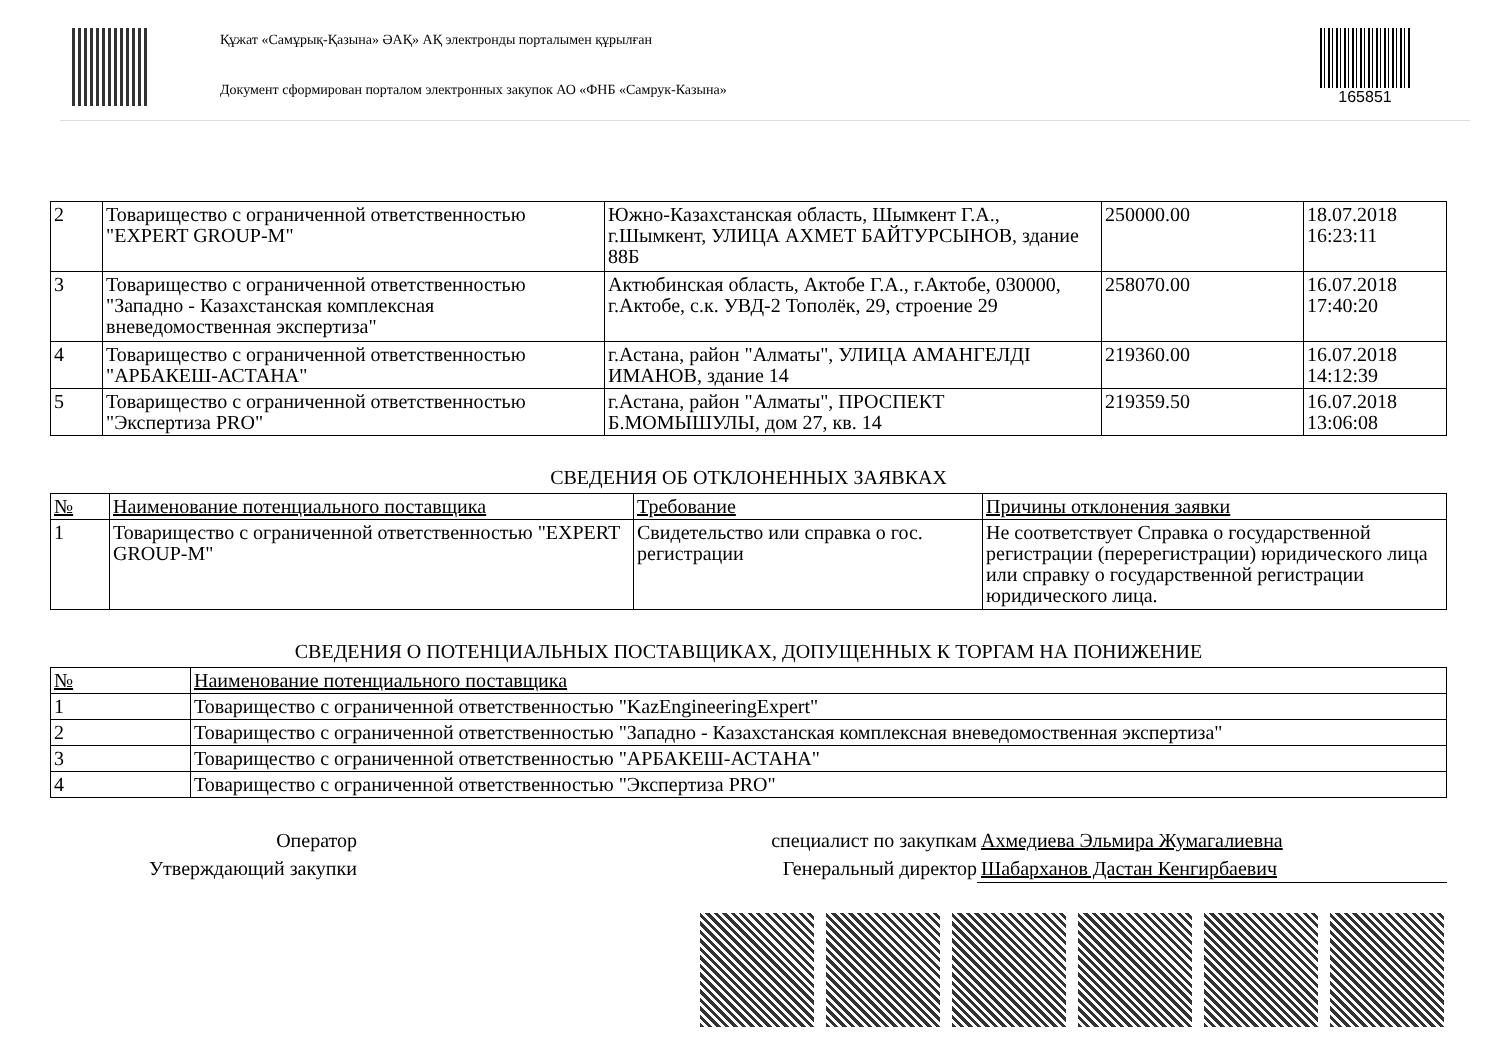Құжат «Самұрық-Қазына» ӘАҚ» АҚ электронды порталымен құрылған
Документ сформирован порталом электронных закупок АО «ФНБ «Самрук-Казына»
165851
| 2 | Товарищество с ограниченной ответственностью "EXPERT GROUP-M" | Южно-Казахстанская область, Шымкент Г.А., г.Шымкент, УЛИЦА АХМЕТ БАЙТУРСЫНОВ, здание 88Б | 250000.00 | 18.07.2018 16:23:11 |
| 3 | Товарищество с ограниченной ответственностью "Западно - Казахстанская комплексная вневедомоственная экспертиза" | Актюбинская область, Актобе Г.А., г.Актобе, 030000, г.Актобе, с.к. УВД-2 Тополёк, 29, строение 29 | 258070.00 | 16.07.2018 17:40:20 |
| 4 | Товарищество с ограниченной ответственностью "АРБАКЕШ-АСТАНА" | г.Астана, район "Алматы", УЛИЦА АМАНГЕЛДІ ИМАНОВ, здание 14 | 219360.00 | 16.07.2018 14:12:39 |
| 5 | Товарищество с ограниченной ответственностью "Экспертиза PRO" | г.Астана, район "Алматы", ПРОСПЕКТ Б.МОМЫШУЛЫ, дом 27, кв. 14 | 219359.50 | 16.07.2018 13:06:08 |
СВЕДЕНИЯ ОБ ОТКЛОНЕННЫХ ЗАЯВКАХ
| № | Наименование потенциального поставщика | Требование | Причины отклонения заявки |
| --- | --- | --- | --- |
| 1 | Товарищество с ограниченной ответственностью "EXPERT GROUP-M" | Свидетельство или справка о гос. регистрации | Не соответствует Справка о государственной регистрации (перерегистрации) юридического лица или справку о государственной регистрации юридического лица. |
СВЕДЕНИЯ О ПОТЕНЦИАЛЬНЫХ ПОСТАВЩИКАХ, ДОПУЩЕННЫХ К ТОРГАМ НА ПОНИЖЕНИЕ
| № | Наименование потенциального поставщика |
| --- | --- |
| 1 | Товарищество с ограниченной ответственностью "KazEngineeringExpert" |
| 2 | Товарищество с ограниченной ответственностью "Западно - Казахстанская комплексная вневедомоственная экспертиза" |
| 3 | Товарищество с ограниченной ответственностью "АРБАКЕШ-АСТАНА" |
| 4 | Товарищество с ограниченной ответственностью "Экспертиза PRO" |
Оператор
Утверждающий закупки
специалист по закупкам
Генеральный директор
Ахмедиева Эльмира Жумагалиевна
Шабарханов Дастан Кенгирбаевич